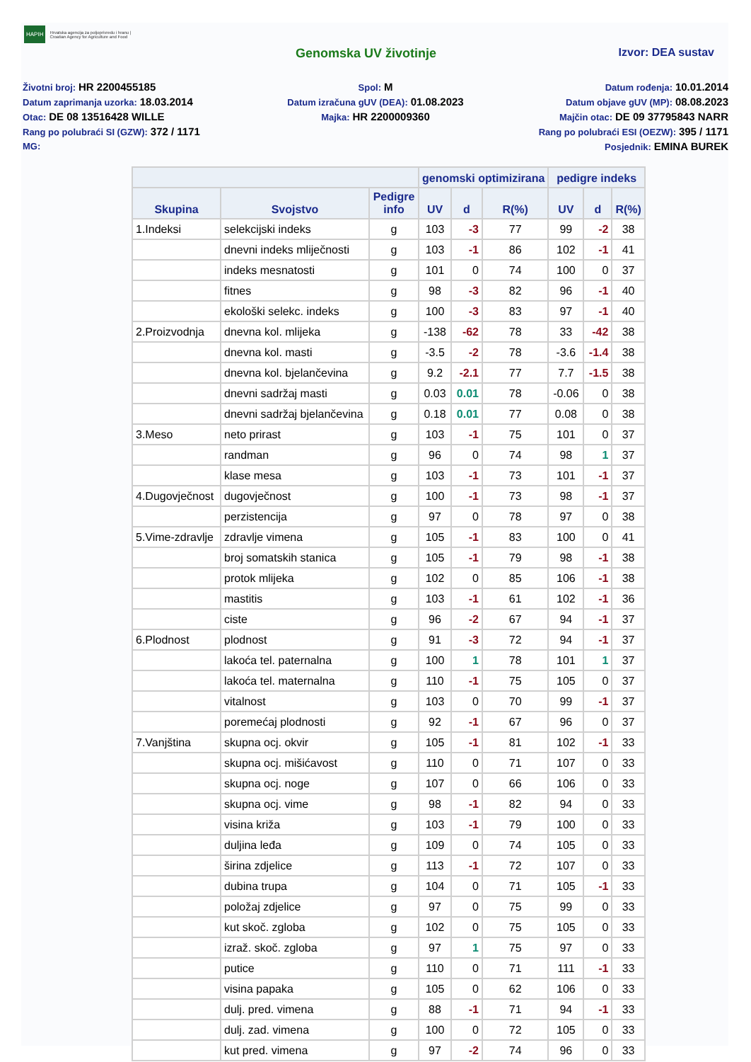HAPIH Hrvatska agencija za poljoprivredu i hranu | Croatian Agency for Agriculture and Food
Genomska UV životinje Izvor: DEA sustav
Životni broj: HR 2200455185
Spol: M
Datum rođenja: 10.01.2014
Datum zaprimanja uzorka: 18.03.2014
Datum izračuna gUV (DEA): 01.08.2023
Datum objave gUV (MP): 08.08.2023
Otac: DE 08 13516428 WILLE
Majka: HR 2200009360
Majčin otac: DE 09 37795843 NARR
Rang po polubraći SI (GZW): 372 / 1171
Rang po polubraći ESI (OEZW): 395 / 1171
MG:
Posjednik: EMINA BUREK
| | | | genomski optimizirana | | | pedigre indeks | | |
| --- | --- | --- | --- | --- | --- | --- | --- | --- |
| Skupina | Svojstvo | Pedigre info | UV | d | R(%) | UV | d | R(%) |
| 1.Indeksi | selekcijski indeks | g | 103 | -3 | 77 | 99 | -2 | 38 |
| | dnevni indeks mliječnosti | g | 103 | -1 | 86 | 102 | -1 | 41 |
| | indeks mesnatosti | g | 101 | 0 | 74 | 100 | 0 | 37 |
| | fitnes | g | 98 | -3 | 82 | 96 | -1 | 40 |
| | ekološki selekc. indeks | g | 100 | -3 | 83 | 97 | -1 | 40 |
| 2.Proizvodnja | dnevna kol. mlijeka | g | -138 | -62 | 78 | 33 | -42 | 38 |
| | dnevna kol. masti | g | -3.5 | -2 | 78 | -3.6 | -1.4 | 38 |
| | dnevna kol. bjelančevina | g | 9.2 | -2.1 | 77 | 7.7 | -1.5 | 38 |
| | dnevni sadržaj masti | g | 0.03 | 0.01 | 78 | -0.06 | 0 | 38 |
| | dnevni sadržaj bjelančevina | g | 0.18 | 0.01 | 77 | 0.08 | 0 | 38 |
| 3.Meso | neto prirast | g | 103 | -1 | 75 | 101 | 0 | 37 |
| | randman | g | 96 | 0 | 74 | 98 | 1 | 37 |
| | klase mesa | g | 103 | -1 | 73 | 101 | -1 | 37 |
| 4.Dugovječnost | dugovječnost | g | 100 | -1 | 73 | 98 | -1 | 37 |
| | perzistencija | g | 97 | 0 | 78 | 97 | 0 | 38 |
| 5.Vime-zdravlje | zdravlje vimena | g | 105 | -1 | 83 | 100 | 0 | 41 |
| | broj somatskih stanica | g | 105 | -1 | 79 | 98 | -1 | 38 |
| | protok mlijeka | g | 102 | 0 | 85 | 106 | -1 | 38 |
| | mastitis | g | 103 | -1 | 61 | 102 | -1 | 36 |
| | ciste | g | 96 | -2 | 67 | 94 | -1 | 37 |
| 6.Plodnost | plodnost | g | 91 | -3 | 72 | 94 | -1 | 37 |
| | lakoća tel. paternalna | g | 100 | 1 | 78 | 101 | 1 | 37 |
| | lakoća tel. maternalna | g | 110 | -1 | 75 | 105 | 0 | 37 |
| | vitalnost | g | 103 | 0 | 70 | 99 | -1 | 37 |
| | poremećaj plodnosti | g | 92 | -1 | 67 | 96 | 0 | 37 |
| 7.Vanjština | skupna ocj. okvir | g | 105 | -1 | 81 | 102 | -1 | 33 |
| | skupna ocj. mišićavost | g | 110 | 0 | 71 | 107 | 0 | 33 |
| | skupna ocj. noge | g | 107 | 0 | 66 | 106 | 0 | 33 |
| | skupna ocj. vime | g | 98 | -1 | 82 | 94 | 0 | 33 |
| | visina križa | g | 103 | -1 | 79 | 100 | 0 | 33 |
| | duljina leđa | g | 109 | 0 | 74 | 105 | 0 | 33 |
| | širina zdjelice | g | 113 | -1 | 72 | 107 | 0 | 33 |
| | dubina trupa | g | 104 | 0 | 71 | 105 | -1 | 33 |
| | položaj zdjelice | g | 97 | 0 | 75 | 99 | 0 | 33 |
| | kut skoč. zgloba | g | 102 | 0 | 75 | 105 | 0 | 33 |
| | izraž. skoč. zgloba | g | 97 | 1 | 75 | 97 | 0 | 33 |
| | putice | g | 110 | 0 | 71 | 111 | -1 | 33 |
| | visina papaka | g | 105 | 0 | 62 | 106 | 0 | 33 |
| | dulj. pred. vimena | g | 88 | -1 | 71 | 94 | -1 | 33 |
| | dulj. zad. vimena | g | 100 | 0 | 72 | 105 | 0 | 33 |
| | kut pred. vimena | g | 97 | -2 | 74 | 96 | 0 | 33 |